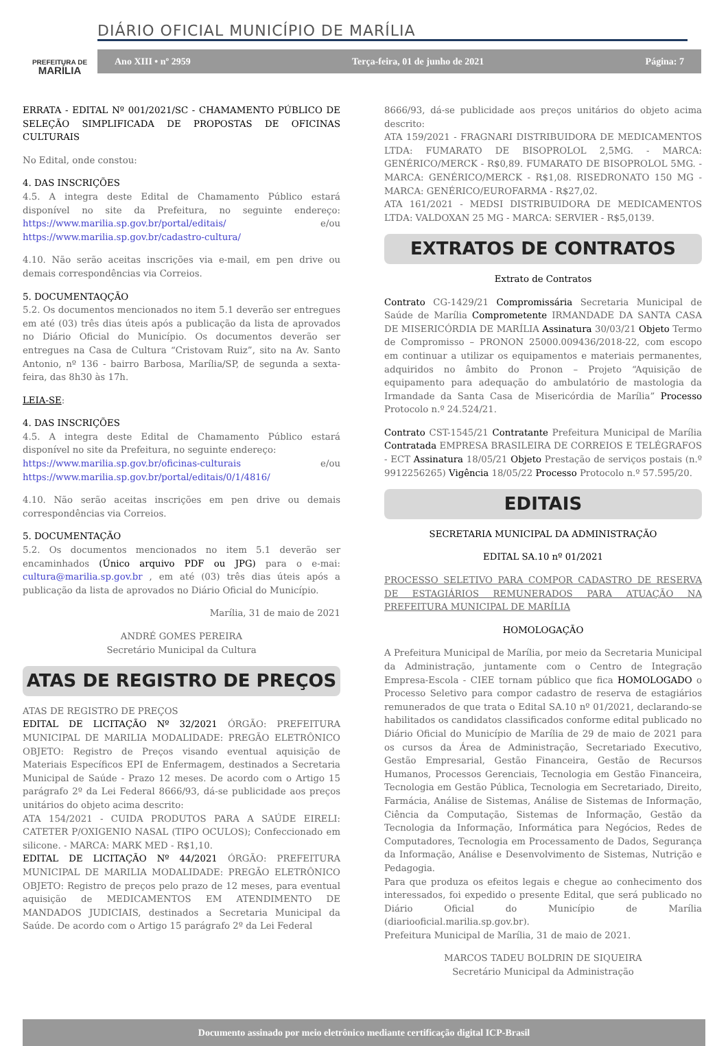PREFEITURA DE
MARÍLIA
DIÁRIO OFICIAL MUNICÍPIO DE MARÍLIA
Ano XIII • nº 2959 Terça-feira, 01 de junho de 2021 Página: 7
ERRATA - EDITAL Nº 001/2021/SC - CHAMAMENTO PÚBLICO DE SELEÇÃO SIMPLIFICADA DE PROPOSTAS DE OFICINAS CULTURAIS
No Edital, onde constou:
4. DAS INSCRIÇÕES
4.5. A integra deste Edital de Chamamento Público estará disponível no site da Prefeitura, no seguinte endereço: https://www.marilia.sp.gov.br/portal/editais/ e/ou https://www.marilia.sp.gov.br/cadastro-cultura/
4.10. Não serão aceitas inscrições via e-mail, em pen drive ou demais correspondências via Correios.
5. DOCUMENTAQÇÃO
5.2. Os documentos mencionados no item 5.1 deverão ser entregues em até (03) três dias úteis após a publicação da lista de aprovados no Diário Oficial do Município. Os documentos deverão ser entregues na Casa de Cultura “Cristovam Ruiz”, sito na Av. Santo Antonio, nº 136 - bairro Barbosa, Marília/SP, de segunda a sexta-feira, das 8h30 às 17h.
LEIA-SE:
4. DAS INSCRIÇÕES
4.5. A integra deste Edital de Chamamento Público estará disponível no site da Prefeitura, no seguinte endereço:
https://www.marilia.sp.gov.br/oficinas-culturais e/ou https://www.marilia.sp.gov.br/portal/editais/0/1/4816/
4.10. Não serão aceitas inscrições em pen drive ou demais correspondências via Correios.
5. DOCUMENTAÇÃO
5.2. Os documentos mencionados no item 5.1 deverão ser encaminhados (Único arquivo PDF ou JPG) para o e-mai: cultura@marilia.sp.gov.br , em até (03) três dias úteis após a publicação da lista de aprovados no Diário Oficial do Município.
Marília, 31 de maio de 2021
ANDRÉ GOMES PEREIRA
Secretário Municipal da Cultura
ATAS DE REGISTRO DE PREÇOS
ATAS DE REGISTRO DE PREÇOS
EDITAL DE LICITAÇÃO Nº 32/2021 ÓRGÃO: PREFEITURA MUNICIPAL DE MARILIA MODALIDADE: PREGÃO ELETRÔNICO OBJETO: Registro de Preços visando eventual aquisição de Materiais Específicos EPI de Enfermagem, destinados a Secretaria Municipal de Saúde - Prazo 12 meses. De acordo com o Artigo 15 parágrafo 2º da Lei Federal 8666/93, dá-se publicidade aos preços unitários do objeto acima descrito:
ATA 154/2021 - CUIDA PRODUTOS PARA A SAÚDE EIRELI: CATETER P/OXIGENIO NASAL (TIPO OCULOS); Confeccionado em silicone. - MARCA: MARK MED - R$1,10.
EDITAL DE LICITAÇÃO Nº 44/2021 ÓRGÃO: PREFEITURA MUNICIPAL DE MARILIA MODALIDADE: PREGÃO ELETRÔNICO OBJETO: Registro de preços pelo prazo de 12 meses, para eventual aquisição de MEDICAMENTOS EM ATENDIMENTO DE MANDADOS JUDICIAIS, destinados a Secretaria Municipal da Saúde. De acordo com o Artigo 15 parágrafo 2º da Lei Federal
8666/93, dá-se publicidade aos preços unitários do objeto acima descrito:
ATA 159/2021 - FRAGNARI DISTRIBUIDORA DE MEDICAMENTOS LTDA: FUMARATO DE BISOPROLOL 2,5MG. - MARCA: GENÉRICO/MERCK - R$0,89. FUMARATO DE BISOPROLOL 5MG. - MARCA: GENÉRICO/MERCK - R$1,08. RISEDRONATO 150 MG - MARCA: GENÉRICO/EUROFARMA - R$27,02.
ATA 161/2021 - MEDSI DISTRIBUIDORA DE MEDICAMENTOS LTDA: VALDOXAN 25 MG - MARCA: SERVIER - R$5,0139.
EXTRATOS DE CONTRATOS
Extrato de Contratos
Contrato CG-1429/21 Compromissária Secretaria Municipal de Saúde de Marília Comprometente IRMANDADE DA SANTA CASA DE MISERICÓRDIA DE MARÍLIA Assinatura 30/03/21 Objeto Termo de Compromisso – PRONON 25000.009436/2018-22, com escopo em continuar a utilizar os equipamentos e materiais permanentes, adquiridos no âmbito do Pronon – Projeto “Aquisição de equipamento para adequação do ambulatório de mastologia da Irmandade da Santa Casa de Misericórdia de Marília” Processo Protocolo n.º 24.524/21.
Contrato CST-1545/21 Contratante Prefeitura Municipal de Marília Contratada EMPRESA BRASILEIRA DE CORREIOS E TELÉGRAFOS - ECT Assinatura 18/05/21 Objeto Prestação de serviços postais (n.º 9912256265) Vigência 18/05/22 Processo Protocolo n.º 57.595/20.
EDITAIS
SECRETARIA MUNICIPAL DA ADMINISTRAÇÃO
EDITAL SA.10 nº 01/2021
PROCESSO SELETIVO PARA COMPOR CADASTRO DE RESERVA DE ESTAGIÁRIOS REMUNERADOS PARA ATUAÇÃO NA PREFEITURA MUNICIPAL DE MARÍLIA
HOMOLOGAÇÃO
A Prefeitura Municipal de Marília, por meio da Secretaria Municipal da Administração, juntamente com o Centro de Integração Empresa-Escola - CIEE tornam público que fica HOMOLOGADO o Processo Seletivo para compor cadastro de reserva de estagiários remunerados de que trata o Edital SA.10 nº 01/2021, declarando-se habilitados os candidatos classificados conforme edital publicado no Diário Oficial do Município de Marília de 29 de maio de 2021 para os cursos da Área de Administração, Secretariado Executivo, Gestão Empresarial, Gestão Financeira, Gestão de Recursos Humanos, Processos Gerenciais, Tecnologia em Gestão Financeira, Tecnologia em Gestão Pública, Tecnologia em Secretariado, Direito, Farmácia, Análise de Sistemas, Análise de Sistemas de Informação, Ciência da Computação, Sistemas de Informação, Gestão da Tecnologia da Informação, Informática para Negócios, Redes de Computadores, Tecnologia em Processamento de Dados, Segurança da Informação, Análise e Desenvolvimento de Sistemas, Nutrição e Pedagogia.
Para que produza os efeitos legais e chegue ao conhecimento dos interessados, foi expedido o presente Edital, que será publicado no Diário Oficial do Município de Marília (diariooficial.marilia.sp.gov.br).
Prefeitura Municipal de Marília, 31 de maio de 2021.
MARCOS TADEU BOLDRIN DE SIQUEIRA
Secretário Municipal da Administração
Documento assinado por meio eletrônico mediante certificação digital ICP-Brasil